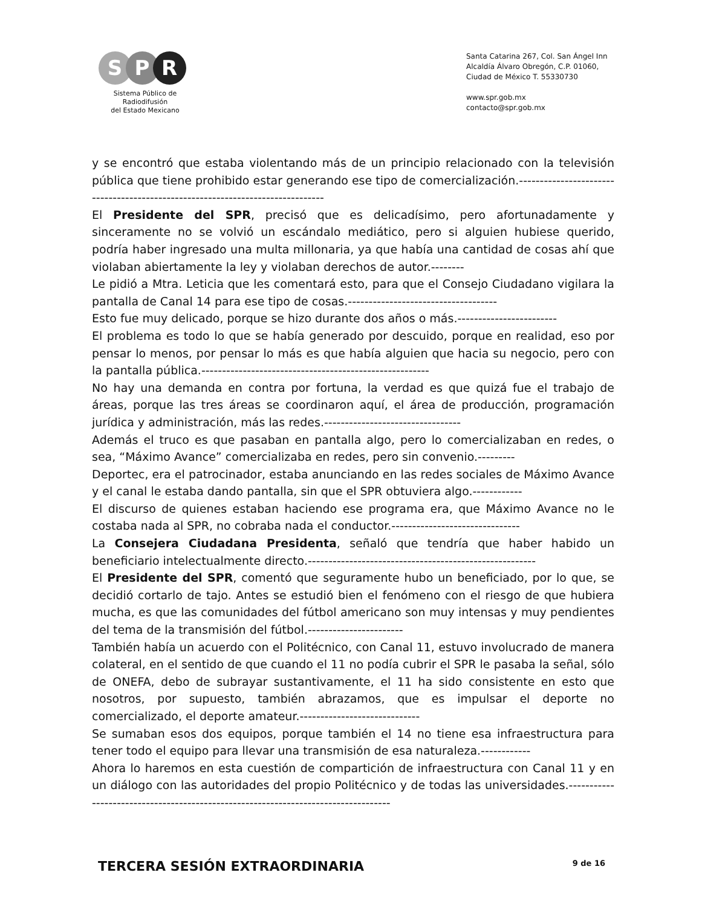S P R
Sistema Público de Radiodifusión
del Estado Mexicano
Santa Catarina 267, Col. San Ángel Inn
Alcaldía Álvaro Obregón, C.P. 01060,
Ciudad de México T. 55330730
www.spr.gob.mx
contacto@spr.gob.mx
y se encontró que estaba violentando más de un principio relacionado con la televisión pública que tiene prohibido estar generando ese tipo de comercialización.-------------------------------------------------------------------------------
El Presidente del SPR, precisó que es delicadísimo, pero afortunadamente y sinceramente no se volvió un escándalo mediático, pero si alguien hubiese querido, podría haber ingresado una multa millonaria, ya que había una cantidad de cosas ahí que violaban abiertamente la ley y violaban derechos de autor.--------
Le pidió a Mtra. Leticia que les comentará esto, para que el Consejo Ciudadano vigilara la pantalla de Canal 14 para ese tipo de cosas.------------------------------------
Esto fue muy delicado, porque se hizo durante dos años o más.------------------------
El problema es todo lo que se había generado por descuido, porque en realidad, eso por pensar lo menos, por pensar lo más es que había alguien que hacia su negocio, pero con la pantalla pública.-------------------------------------------------------
No hay una demanda en contra por fortuna, la verdad es que quizá fue el trabajo de áreas, porque las tres áreas se coordinaron aquí, el área de producción, programación jurídica y administración, más las redes.---------------------------------
Además el truco es que pasaban en pantalla algo, pero lo comercializaban en redes, o sea, “Máximo Avance” comercializaba en redes, pero sin convenio.---------
Deportec, era el patrocinador, estaba anunciando en las redes sociales de Máximo Avance y el canal le estaba dando pantalla, sin que el SPR obtuviera algo.------------
El discurso de quienes estaban haciendo ese programa era, que Máximo Avance no le costaba nada al SPR, no cobraba nada el conductor.-------------------------------
La Consejera Ciudadana Presidenta, señaló que tendría que haber habido un beneficiario intelectualmente directo.-------------------------------------------------------
El Presidente del SPR, comentó que seguramente hubo un beneficiado, por lo que, se decidió cortarlo de tajo. Antes se estudió bien el fenómeno con el riesgo de que hubiera mucha, es que las comunidades del fútbol americano son muy intensas y muy pendientes del tema de la transmisión del fútbol.-----------------------
También había un acuerdo con el Politécnico, con Canal 11, estuvo involucrado de manera colateral, en el sentido de que cuando el 11 no podía cubrir el SPR le pasaba la señal, sólo de ONEFA, debo de subrayar sustantivamente, el 11 ha sido consistente en esto que nosotros, por supuesto, también abrazamos, que es impulsar el deporte no comercializado, el deporte amateur.-----------------------------
Se sumaban esos dos equipos, porque también el 14 no tiene esa infraestructura para tener todo el equipo para llevar una transmisión de esa naturaleza.------------
Ahora lo haremos en esta cuestión de compartición de infraestructura con Canal 11 y en un diálogo con las autoridades del propio Politécnico y de todas las universidades.-----------------------------------------------------------------------------------
TERCERA SESIÓN EXTRAORDINARIA 9 de 16